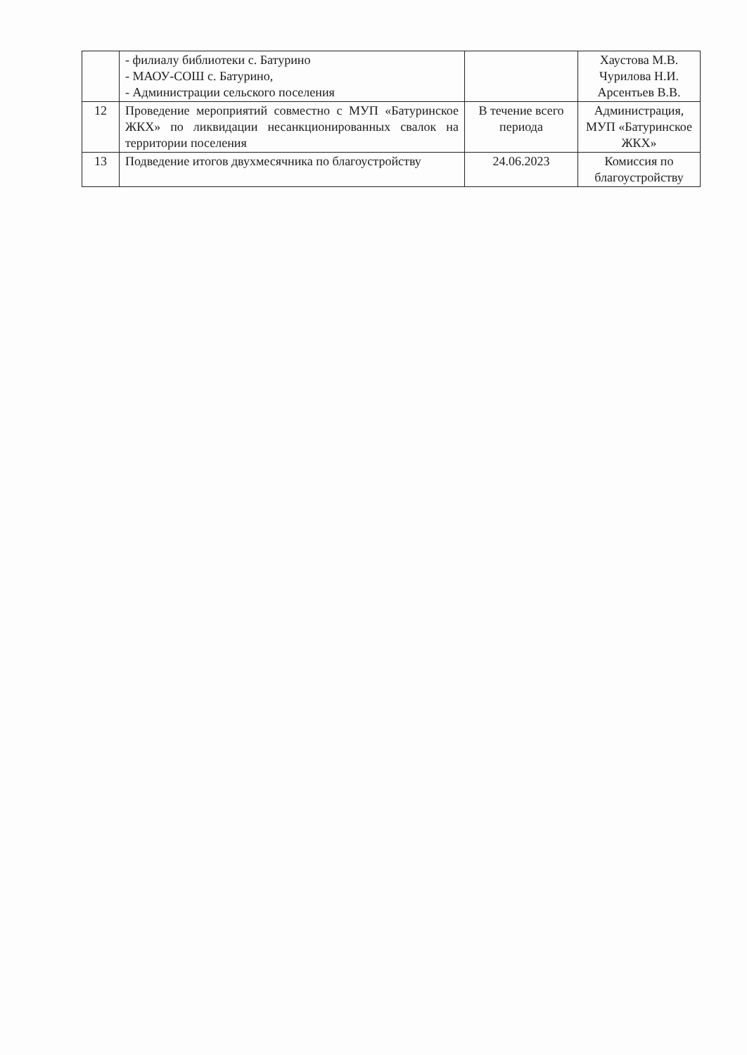| | - филиалу библиотеки с. Батурино - МАОУ-СОШ с. Батурино, - Администрации сельского поселения | | Хаустова М.В. Чурилова Н.И. Арсентьев В.В. |
| 12 | Проведение мероприятий совместно с МУП «Батуринское ЖКХ» по ликвидации несанкционированных свалок на территории поселения | В течение всего периода | Администрация, МУП «Батуринское ЖКХ» |
| 13 | Подведение итогов двухмесячника по благоустройству | 24.06.2023 | Комиссия по благоустройству |